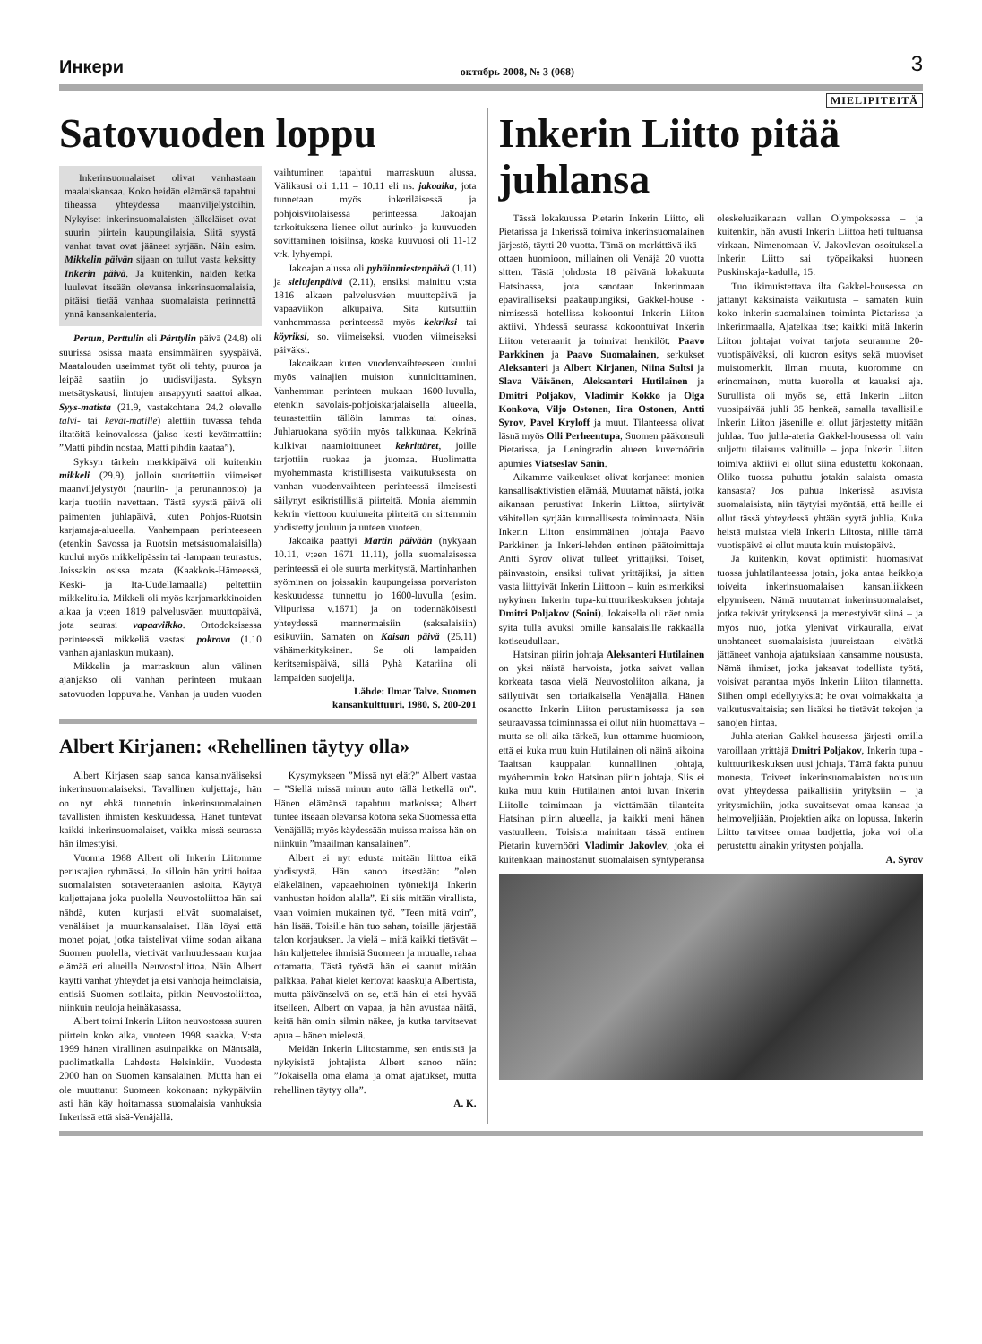Инкери октябрь 2008, № 3 (068) 3
MIELIPITEITÄ
Satovuoden loppu
Inkerinsuomalaiset olivat vanhastaan maalaiskansaa. Koko heidän elämänsä tapahtui tiheässä yhteydessä maanviljelystöihin. Nykyiset inkerinsuomalaisten jälkeläiset ovat suurin piirtein kaupungilaisia. Siitä syystä vanhat tavat ovat jääneet syrjään. Näin esim. Mikkelin päivän sijaan on tullut vasta keksitty Inkerin päivä. Ja kuitenkin, näiden ketkä luulevat itseään olevansa inkerinsuomalaisia, pitäisi tietää vanhaa suomalaista perinnettä ynnä kansankalenteria.
Pertun, Perttulin eli Pärttylin päivä (24.8) oli suurissa osissa maata ensimmäinen syyspäivä. Maatalouden useimmat työt oli tehty, puuroa ja leipää saatiin jo uudisviljasta. Syksyn metsätyskausi, lintujen ansapyynti saattoi alkaa. Syys-matista (21.9, vastakohtana 24.2 olevalle talvi- tai kevät-matille) alettiin tuvassa tehdä iltatöitä keinovalossa (jakso kesti kevätmattiin: ”Matti pihdin nostaa, Matti pihdin kaataa”).
Syksyn tärkein merkkipäivä oli kuitenkin mikkeli (29.9), jolloin suoritettiin viimeiset maanviljelystyöt (nauriin- ja perunannosto) ja karja tuotiin navettaan. Tästä syystä päivä oli paimenten juhlapäivä, kuten Pohjos-Ruotsin karjamaja-alueella. Vanhempaan perinteeseen (etenkin Savossa ja Ruotsin metsäsuomalaisilla) kuului myös mikkelipässin tai -lampaan teurastus. Joissakin osissa maata (Kaakkois-Hämeessä, Keski- ja Itä-Uudellamaalla) peltettiin mikkelitulia. Mikkeli oli myös karjamarkkinoiden aikaa ja v:een 1819 palvelusväen muuttopäivä, jota seurasi vapaaviikko. Ortodoksisessa perinteessä mikkeliä vastasi pokrova (1.10 vanhan ajanlaskun mukaan).
Mikkelin ja marraskuun alun välinen ajanjakso oli vanhan perinteen mukaan satovuoden loppuvaihe. Vanhan ja uuden vuoden vaihtuminen tapahtui marraskuun alussa. Välikausi oli 1.11 – 10.11 eli ns. jakoaika, jota tunnetaan myös inkeriläisessä ja pohjoisvirolaisessa perinteessä. Jakoajan tarkoituksena lienee ollut aurinko- ja kuuvuoden sovittaminen toisiinsa, koska kuuvuosi oli 11-12 vrk. lyhyempi.
Jakoajan alussa oli pyhäinmiestenpäivä (1.11) ja sielujenpäivä (2.11), ensiksi mainittu v:sta 1816 alkaen palvelusväen muuttopäivä ja vapaaviikon alkupäivä. Sitä kutsuttiin vanhemmassa perinteessä myös kekriksi tai köyriksi, so. viimeiseksi, vuoden viimeiseksi päiväksi.
Jakoaikaan kuten vuodenvaihteeseen kuului myös vainajien muiston kunnioittaminen. Vanhemman perinteen mukaan 1600-luvulla, etenkin savolais-pohjoiskarjalaisella alueella, teurastettiin tällöin lammas tai oinas. Juhlaruokana syötiin myös talkkunaa. Kekrinä kulkivat naamioittuneet kekrittäret, joille tarjottiin ruokaa ja juomaa. Huolimatta myöhemmästä kristillisestä vaikutuksesta on vanhan vuodenvaihteen perinteessä ilmeisesti säilynyt esikristillisiä piirteitä. Monia aiemmin kekrin viettoon kuuluneita piirteitä on sittemmin yhdistetty jouluun ja uuteen vuoteen.
Jakoaika päättyi Martin päivään (nykyään 10.11, v:een 1671 11.11), jolla suomalaisessa perinteessä ei ole suurta merkitystä. Martinhanhen syöminen on joissakin kaupungeissa porvariston keskuudessa tunnettu jo 1600-luvulla (esim. Viipurissa v.1671) ja on todennäköisesti yhteydessä mannermaisiin (saksalaisiin) esikuviin. Samaten on Kaisan päivä (25.11) vähämerkityksinen. Se oli lampaiden keritsemispäivä, sillä Pyhä Katariina oli lampaiden suojelija.
Lähde: Ilmar Talve. Suomen kansankulttuuri. 1980. S. 200-201
Albert Kirjanen: «Rehellinen täytyy olla»
Albert Kirjasen saap sanoa kansainväliseksi inkerinsuomalaiseksi. Tavallinen kuljettaja, hän on nyt ehkä tunnetuin inkerinsuomalainen tavallisten ihmisten keskuudessa. Hänet tuntevat kaikki inkerinsuomalaiset, vaikka missä seurassa hän ilmestyisi.
Vuonna 1988 Albert oli Inkerin Liitomme perustajien ryhmässä. Jo silloin hän yritti hoitaa suomalaisten sotaveteraanien asioita. Käytyä kuljettajana joka puolella Neuvostoliittoa hän sai nähdä, kuten kurjasti elivät suomalaiset, venäläiset ja muunkansalaiset. Hän löysi että monet pojat, jotka taistelivat viime sodan aikana Suomen puolella, viettivät vanhuudessaan kurjaa elämää eri alueilla Neuvostoliittoa. Näin Albert käytti vanhat yhteydet ja etsi vanhoja heimolaisia, entisiä Suomen sotilaita, pitkin Neuvostoliittoa, niinkuin neuloja heinäkasassa.
Albert toimi Inkerin Liiton neuvostossa suuren piirtein koko aika, vuoteen 1998 saakka. V:sta 1999 hänen virallinen asuinpaikka on Mäntsälä, puolimatkalla Lahdesta Helsinkiin. Vuodesta 2000 hän on Suomen kansalainen. Mutta hän ei ole muuttanut Suomeen kokonaan: nykypäiviin asti hän käy hoitamassa suomalaisia vanhuksia Inkerissä että sisä-Venäjällä.
Kysymykseen ”Missä nyt elät?” Albert vastaa – ”Siellä missä minun auto tällä hetkellä on”. Hänen elämänsä tapahtuu matkoissa; Albert tuntee itseään olevansa kotona sekä Suomessa että Venäjällä; myös käydessään muissa maissa hän on niinkuin ”maailman kansalainen”.
Albert ei nyt edusta mitään liittoa eikä yhdistystä. Hän sanoo itsestään: ”olen eläkeläinen, vapaaehtoinen työntekijä Inkerin vanhusten hoidon alalla”. Ei siis mitään virallista, vaan voimien mukainen työ. ”Teen mitä voin”, hän lisää. Toisille hän tuo sahan, toisille järjestää talon korjauksen. Ja vielä – mitä kaikki tietävät – hän kuljettelee ihmisiä Suomeen ja muualle, rahaa ottamatta. Tästä työstä hän ei saanut mitään palkkaa. Pahat kielet kertovat kaaskuja Albertista, mutta päivänselvä on se, että hän ei etsi hyvää itselleen. Albert on vapaa, ja hän avustaa näitä, keitä hän omin silmin näkee, ja kutka tarvitsevat apua – hänen mielestä.
Meidän Inkerin Liitostamme, sen entisistä ja nykyisistä johtajista Albert sanoo näin: ”Jokaisella oma elämä ja omat ajatukset, mutta rehellinen täytyy olla”.
A. K.
Inkerin Liitto pitää juhlansa
Tässä lokakuussa Pietarin Inkerin Liitto, eli Pietarissa ja Inkerissä toimiva inkerinsuomalainen järjestö, täytti 20 vuotta. Tämä on merkittävä ikä – ottaen huomioon, millainen oli Venäjä 20 vuotta sitten. Tästä johdosta 18 päivänä lokakuuta Hatsinassa, jota sanotaan Inkerinmaan epäviralliseksi pääkaupungiksi, Gakkel-house -nimisessä hotellissa kokoontui Inkerin Liiton aktiivi. Yhdessä seurassa kokoontuivat Inkerin Liiton veteraanit ja toimivat henkilöt: Paavo Parkkinen ja Paavo Suomalainen, serkukset Aleksanteri ja Albert Kirjanen, Niina Sultsi ja Slava Väisänen, Aleksanteri Hutilainen ja Dmitri Poljakov, Vladimir Kokko ja Olga Konkova, Viljo Ostonen, Iira Ostonen, Antti Syrov, Pavel Kryloff ja muut. Tilanteessa olivat läsnä myös Olli Perheentupa, Suomen pääkonsuli Pietarissa, ja Leningradin alueen kuvernöörin apumies Viatseslav Sanin.
Aikamme vaikeukset olivat korjaneet monien kansallisaktivistien elämää. Muutamat näistä, jotka aikanaan perustivat Inkerin Liittoa, siirtyivät vähitellen syrjään kunnallisesta toiminnasta. Näin Inkerin Liiton ensimmäinen johtaja Paavo Parkkinen ja Inkeri-lehden entinen päätoimittaja Antti Syrov olivat tulleet yrittäjiksi. Toiset, päinvastoin, ensiksi tulivat yrittäjiksi, ja sitten vasta liittyivät Inkerin Liittoon – kuin esimerkiksi nykyinen Inkerin tupa-kulttuurikeskuksen johtaja Dmitri Poljakov (Soini). Jokaisella oli näet omia syitä tulla avuksi omille kansalaisille rakkaalla kotiseudullaan.
Hatsinan piirin johtaja Aleksanteri Hutilainen on yksi näistä harvoista, jotka saivat vallan korkeata tasoa vielä Neuvostoliiton aikana, ja säilyttivät sen toriaikaisella Venäjällä. Hänen osanotto Inkerin Liiton perustamisessa ja sen seuraavassa toiminnassa ei ollut niin huomattava – mutta se oli aika tärkeä, kun ottamme huomioon, että ei kuka muu kuin Hutilainen oli näinä aikoina Taaitsan kauppalan kunnallinen johtaja, myöhemmin koko Hatsinan piirin johtaja. Siis ei kuka muu kuin Hutilainen antoi luvan Inkerin Liitolle toimimaan ja viettämään tilanteita Hatsinan piirin alueella, ja kaikki meni hänen vastuulleen. Toisista mainitaan tässä entinen Pietarin kuvernööri Vladimir Jakovlev, joka ei kuitenkaan mainostanut suomalaisen syntyperänsä oleskeluaikanaan vallan Olympoksessa – ja kuitenkin, hän avusti Inkerin Liittoa heti tultuansa virkaan. Nimenomaan V. Jakovlevan osoituksella Inkerin Liitto sai työpaikaksi huoneen Puskinskaja-kadulla, 15.
Tuo ikimuistettava ilta Gakkel-housessa on jättänyt kaksinaista vaikutusta – samaten kuin koko inkerin-suomalainen toiminta Pietarissa ja Inkerinmaalla. Ajatelkaa itse: kaikki mitä Inkerin Liiton johtajat voivat tarjota seuramme 20-vuotispäiväksi, oli kuoron esitys sekä muoviset muistomerkit. Ilman muuta, kuoromme on erinomainen, mutta kuorolla et kauaksi aja. Surullista oli myös se, että Inkerin Liiton vuosipäivää juhli 35 henkeä, samalla tavallisille Inkerin Liiton jäsenille ei ollut järjestetty mitään juhlaa. Tuo juhla-ateria Gakkel-housessa oli vain suljettu tilaisuus valituille – jopa Inkerin Liiton toimiva aktiivi ei ollut siinä edustettu kokonaan. Oliko tuossa puhuttu jotakin salaista omasta kansasta? Jos puhua Inkerissä asuvista suomalaisista, niin täytyisi myöntää, että heille ei ollut tässä yhteydessä yhtään syytä juhlia. Kuka heistä muistaa vielä Inkerin Liitosta, niille tämä vuotispäivä ei ollut muuta kuin muistopäivä.
Ja kuitenkin, kovat optimistit huomasivat tuossa juhlatilanteessa jotain, joka antaa heikkoja toiveita inkerinsuomalaisen kansanliikkeen elpymiseen. Nämä muutamat inkerinsuomalaiset, jotka tekivät yrityksensä ja menestyivät siinä – ja myös nuo, jotka ylenivät virkauralla, eivät unohtaneet suomalaisista juureistaan – eivätkä jättäneet vanhoja ajatuksiaan kansamme noususta. Nämä ihmiset, jotka jaksavat todellista työtä, voisivat parantaa myös Inkerin Liiton tilannetta. Siihen ompi edellytyksiä: he ovat voimakkaita ja vaikutusvaltaisia; sen lisäksi he tietävät tekojen ja sanojen hintaa.
Juhla-aterian Gakkel-housessa järjesti omilla varoillaan yrittäjä Dmitri Poljakov, Inkerin tupa -kulttuurikeskuksen uusi johtaja. Tämä fakta puhuu monesta. Toiveet inkerinsuomalaisten nousuun ovat yhteydessä paikallisiin yrityksiin – ja yritysmiehiin, jotka suvaitsevat omaa kansaa ja heimoveljiään. Projektien aika on lopussa. Inkerin Liitto tarvitsee omaa budjettia, joka voi olla perustettu ainakin yritysten pohjalla.
A. Syrov